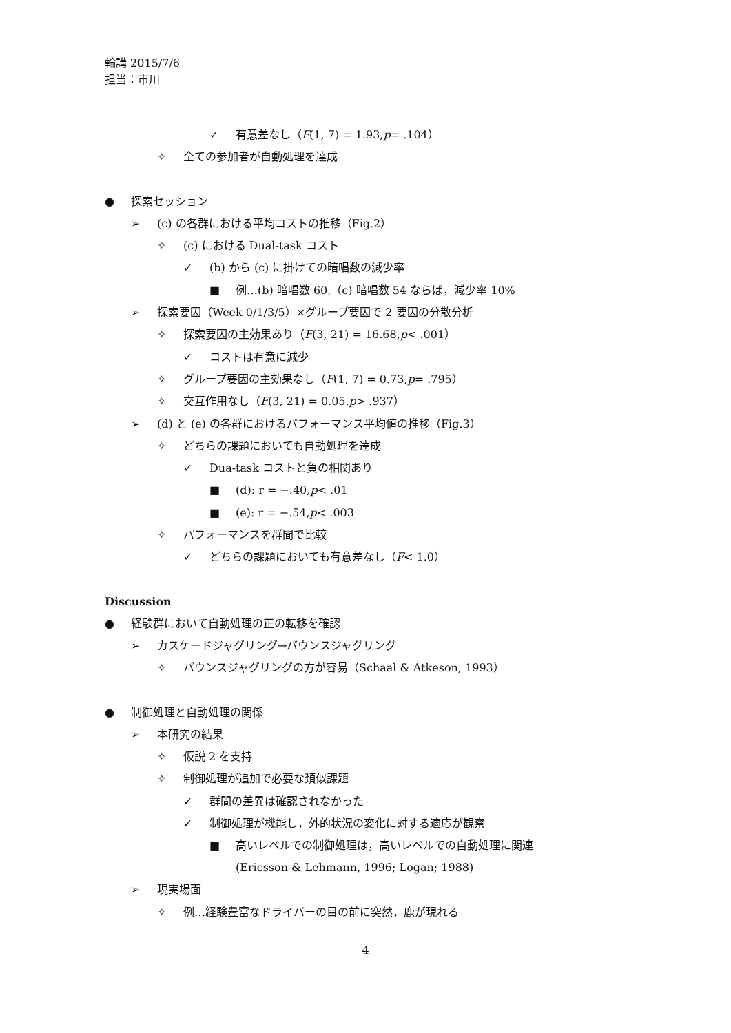輪講 2015/7/6
担当：市川
✓ 有意差なし（ F (1, 7) = 1.93, p = .104）
✧ 全ての参加者が自動処理を達成
● 探索セッション
➢ (c) の各群における平均コストの推移（Fig.2）
✧ (c) における Dual-task コスト
✓ (b) から (c) に掛けての暗唱数の減少率
■ 例…(b) 暗唱数 60,（c) 暗唱数 54 ならば，減少率 10%
➢ 探索要因（Week 0/1/3/5）×グループ要因で 2 要因の分散分析
✧ 探索要因の主効果あり（ F (3, 21) = 16.68, p < .001）
✓ コストは有意に減少
✧ グループ要因の主効果なし（ F (1, 7) = 0.73, p = .795）
✧ 交互作用なし（ F (3, 21) = 0.05, p > .937）
➢ (d) と (e) の各群におけるパフォーマンス平均値の推移（Fig.3）
✧ どちらの課題においても自動処理を達成
✓ Dua-task コストと負の相関あり
■ (d): r = −.40, p < .01
■ (e): r = −.54, p < .003
✧ パフォーマンスを群間で比較
✓ どちらの課題においても有意差なし（ F < 1.0）
Discussion
● 経験群において自動処理の正の転移を確認
➢ カスケードジャグリング→バウンスジャグリング
✧ バウンスジャグリングの方が容易（Schaal & Atkeson, 1993）
● 制御処理と自動処理の関係
➢ 本研究の結果
✧ 仮説 2 を支持
✧ 制御処理が追加で必要な類似課題
✓ 群間の差異は確認されなかった
✓ 制御処理が機能し，外的状況の変化に対する適応が観察
■ 高いレベルでの制御処理は，高いレベルでの自動処理に関連
(Ericsson & Lehmann, 1996; Logan; 1988)
➢ 現実場面
✧ 例…経験豊富なドライバーの目の前に突然，鹿が現れる
4